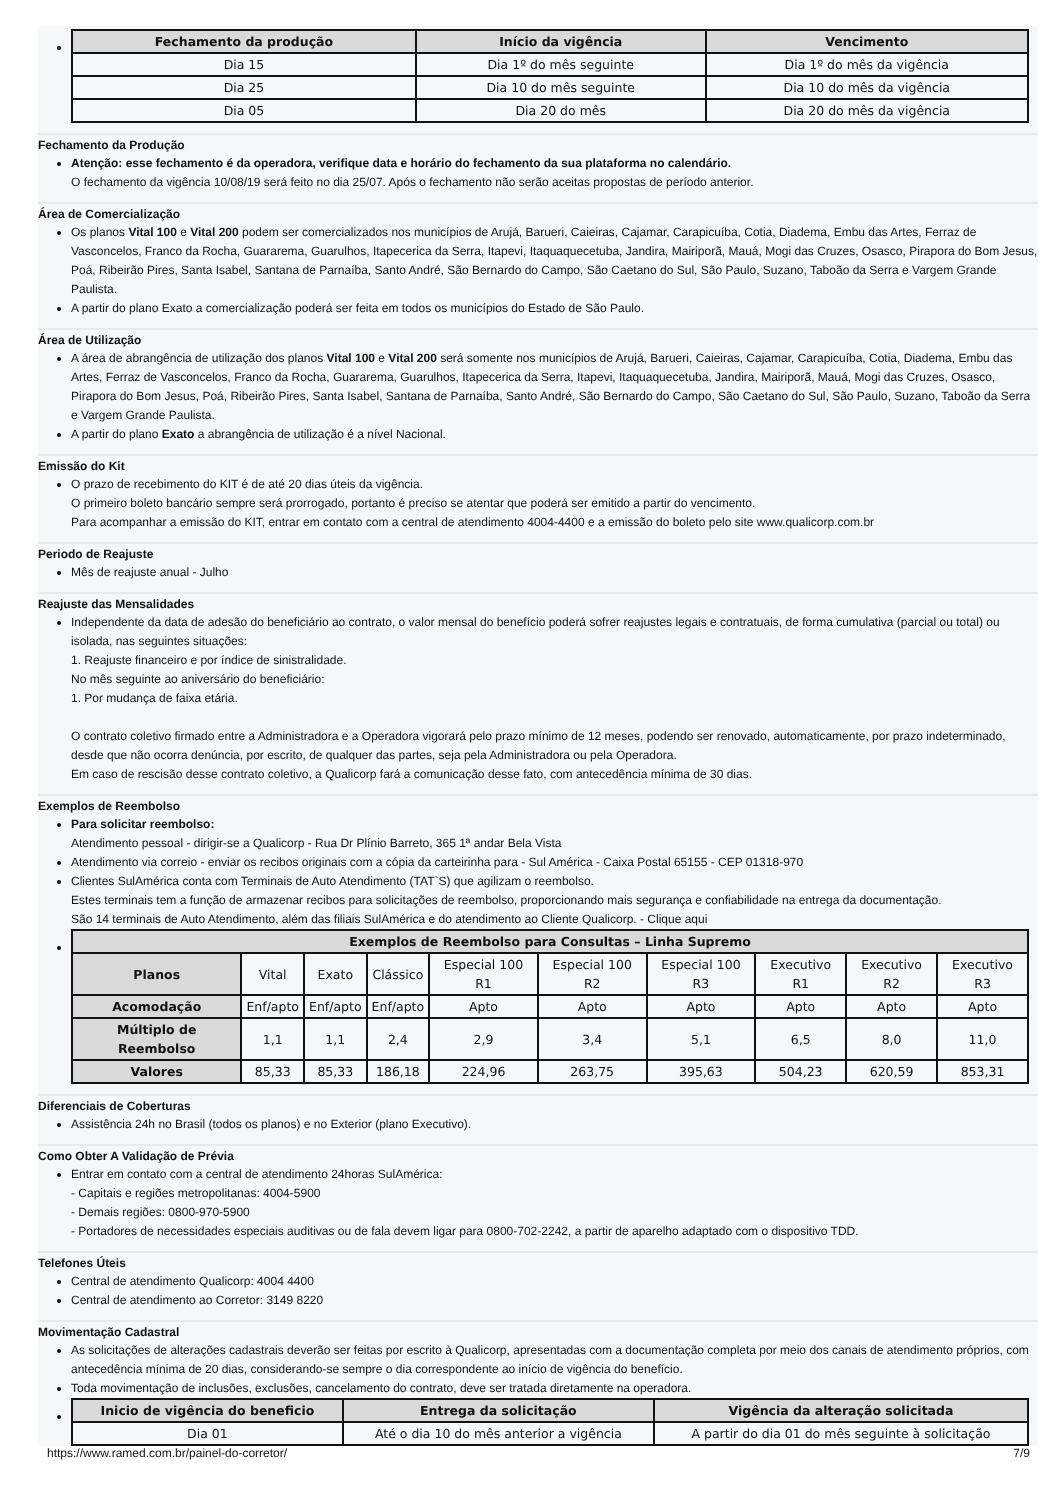| Fechamento da produção | Início da vigência | Vencimento |
| --- | --- | --- |
| Dia 15 | Dia 1º do mês seguinte | Dia 1º do mês da vigência |
| Dia 25 | Dia 10 do mês seguinte | Dia 10 do mês da vigência |
| Dia 05 | Dia 20 do mês | Dia 20 do mês da vigência |
Fechamento da Produção
Atenção: esse fechamento é da operadora, verifique data e horário do fechamento da sua plataforma no calendário.
O fechamento da vigência 10/08/19 será feito no dia 25/07. Após o fechamento não serão aceitas propostas de período anterior.
Área de Comercialização
Os planos Vital 100 e Vital 200 podem ser comercializados nos municípios de Arujá, Barueri, Caieiras, Cajamar, Carapicuíba, Cotia, Diadema, Embu das Artes, Ferraz de Vasconcelos, Franco da Rocha, Guararema, Guarulhos, Itapecerica da Serra, Itapevi, Itaquaquecetuba, Jandira, Mairiporã, Mauá, Mogi das Cruzes, Osasco, Pirapora do Bom Jesus, Poá, Ribeirão Pires, Santa Isabel, Santana de Parnaíba, Santo André, São Bernardo do Campo, São Caetano do Sul, São Paulo, Suzano, Taboão da Serra e Vargem Grande Paulista.
A partir do plano Exato a comercialização poderá ser feita em todos os municípios do Estado de São Paulo.
Área de Utilização
A área de abrangência de utilização dos planos Vital 100 e Vital 200 será somente nos municípios de Arujá, Barueri, Caieiras, Cajamar, Carapicuíba, Cotia, Diadema, Embu das Artes, Ferraz de Vasconcelos, Franco da Rocha, Guararema, Guarulhos, Itapecerica da Serra, Itapevi, Itaquaquecetuba, Jandira, Mairiporã, Mauá, Mogi das Cruzes, Osasco, Pirapora do Bom Jesus, Poá, Ribeirão Pires, Santa Isabel, Santana de Parnaíba, Santo André, São Bernardo do Campo, São Caetano do Sul, São Paulo, Suzano, Taboão da Serra e Vargem Grande Paulista.
A partir do plano Exato a abrangência de utilização é a nível Nacional.
Emissão do Kit
O prazo de recebimento do KIT é de até 20 dias úteis da vigência.
O primeiro boleto bancário sempre será prorrogado, portanto é preciso se atentar que poderá ser emitido a partir do vencimento.
Para acompanhar a emissão do KIT, entrar em contato com a central de atendimento 4004-4400 e a emissão do boleto pelo site www.qualicorp.com.br
Periodo de Reajuste
Mês de reajuste anual - Julho
Reajuste das Mensalidades
Independente da data de adesão do beneficiário ao contrato, o valor mensal do benefício poderá sofrer reajustes legais e contratuais, de forma cumulativa (parcial ou total) ou isolada, nas seguintes situações:
1. Reajuste financeiro e por índice de sinistralidade.
No mês seguinte ao aniversário do beneficiário:
1. Por mudança de faixa etária.
O contrato coletivo firmado entre a Administradora e a Operadora vigorará pelo prazo mínimo de 12 meses, podendo ser renovado, automaticamente, por prazo indeterminado, desde que não ocorra denúncia, por escrito, de qualquer das partes, seja pela Administradora ou pela Operadora.
Em caso de rescisão desse contrato coletivo, a Qualicorp fará a comunicação desse fato, com antecedência mínima de 30 dias.
Exemplos de Reembolso
Para solicitar reembolso:
Atendimento pessoal - dirigir-se a Qualicorp - Rua Dr Plínio Barreto, 365 1ª andar Bela Vista
Atendimento via correio - enviar os recibos originais com a cópia da carteirinha para - Sul América - Caixa Postal 65155 - CEP 01318-970
Clientes SulAmérica conta com Terminais de Auto Atendimento (TAT`S) que agilizam o reembolso.
Estes terminais tem a função de armazenar recibos para solicitações de reembolso, proporcionando mais segurança e confiabilidade na entrega da documentação.
São 14 terminais de Auto Atendimento, além das filiais SulAmérica e do atendimento ao Cliente Qualicorp. - Clique aqui
| Exemplos de Reembolso para Consultas – Linha Supremo | | | | | | | | | |
| --- | --- | --- | --- | --- | --- | --- | --- | --- | --- |
| Planos | Vital | Exato | Clássico | Especial 100 R1 | Especial 100 R2 | Especial 100 R3 | Executivo R1 | Executivo R2 | Executivo R3 |
| Acomodação | Enf/apto | Enf/apto | Enf/apto | Apto | Apto | Apto | Apto | Apto | Apto |
| Múltiplo de Reembolso | 1,1 | 1,1 | 2,4 | 2,9 | 3,4 | 5,1 | 6,5 | 8,0 | 11,0 |
| Valores | 85,33 | 85,33 | 186,18 | 224,96 | 263,75 | 395,63 | 504,23 | 620,59 | 853,31 |
Diferenciais de Coberturas
Assistência 24h no Brasil (todos os planos) e no Exterior (plano Executivo).
Como Obter A Validação de Prévia
Entrar em contato com a central de atendimento 24horas SulAmérica:
- Capitais e regiões metropolitanas: 4004-5900
- Demais regiões: 0800-970-5900
- Portadores de necessidades especiais auditivas ou de fala devem ligar para 0800-702-2242, a partir de aparelho adaptado com o dispositivo TDD.
Telefones Úteis
Central de atendimento Qualicorp: 4004 4400
Central de atendimento ao Corretor: 3149 8220
Movimentação Cadastral
As solicitações de alterações cadastrais deverão ser feitas por escrito à Qualicorp, apresentadas com a documentação completa por meio dos canais de atendimento próprios, com antecedência mínima de 20 dias, considerando-se sempre o dia correspondente ao início de vigência do benefício.
Toda movimentação de inclusões, exclusões, cancelamento do contrato, deve ser tratada diretamente na operadora.
| Inicio de vigência do beneficio | Entrega da solicitação | Vigência da alteração solicitada |
| --- | --- | --- |
| Dia 01 | Até o dia 10 do mês anterior a vigência | A partir do dia 01 do mês seguinte à solicitação |
https://www.ramed.com.br/painel-do-corretor/ 7/9